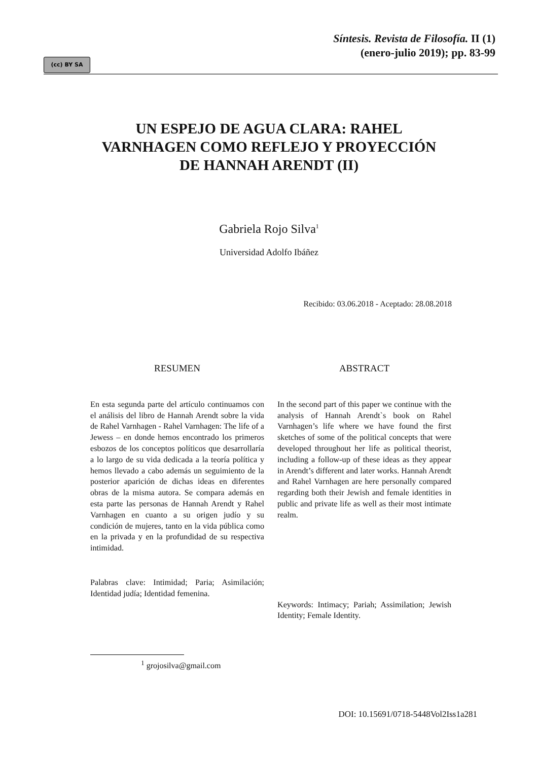(cc) BY SA
Síntesis. Revista de Filosofía. II (1)
(enero-julio 2019); pp. 83-99
UN ESPEJO DE AGUA CLARA: RAHEL
VARNHAGEN COMO REFLEJO Y PROYECCIÓN
DE HANNAH ARENDT (II)
Gabriela Rojo Silva<sup>1</sup>
Universidad Adolfo Ibáñez
Recibido: 03.06.2018 - Aceptado: 28.08.2018
RESUMEN
En esta segunda parte del artículo continuamos con el análisis del libro de Hannah Arendt sobre la vida de Rahel Varnhagen - Rahel Varnhagen: The life of a Jewess – en donde hemos encontrado los primeros esbozos de los conceptos políticos que desarrollaría a lo largo de su vida dedicada a la teoría política y hemos llevado a cabo además un seguimiento de la posterior aparición de dichas ideas en diferentes obras de la misma autora. Se compara además en esta parte las personas de Hannah Arendt y Rahel Varnhagen en cuanto a su origen judío y su condición de mujeres, tanto en la vida pública como en la privada y en la profundidad de su respectiva intimidad.
Palabras clave: Intimidad; Paria; Asimilación; Identidad judía; Identidad femenina.
ABSTRACT
In the second part of this paper we continue with the analysis of Hannah Arendt`s book on Rahel Varnhagen’s life where we have found the first sketches of some of the political concepts that were developed throughout her life as political theorist, including a follow-up of these ideas as they appear in Arendt’s different and later works. Hannah Arendt and Rahel Varnhagen are here personally compared regarding both their Jewish and female identities in public and private life as well as their most intimate realm.
Keywords: Intimacy; Pariah; Assimilation; Jewish Identity; Female Identity.
<sup>1</sup> grojosilva@gmail.com
DOI: 10.15691/0718-5448Vol2Iss1a281